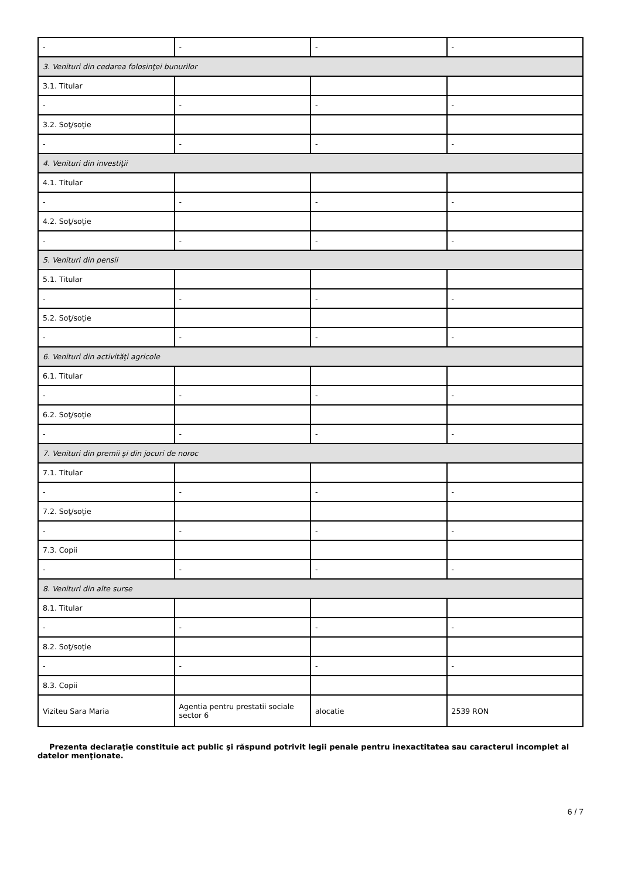| - | - | - | - |
| 3. Venituri din cedarea folosinţei bunurilor | | | |
| 3.1. Titular | | | |
| - | - | - | - |
| 3.2. Soţ/soţie | | | |
| - | - | - | - |
| 4. Venituri din investiţii | | | |
| 4.1. Titular | | | |
| - | - | - | - |
| 4.2. Soţ/soţie | | | |
| - | - | - | - |
| 5. Venituri din pensii | | | |
| 5.1. Titular | | | |
| - | - | - | - |
| 5.2. Soţ/soţie | | | |
| - | - | - | - |
| 6. Venituri din activităţi agricole | | | |
| 6.1. Titular | | | |
| - | - | - | - |
| 6.2. Soţ/soţie | | | |
| - | - | - | - |
| 7. Venituri din premii şi din jocuri de noroc | | | |
| 7.1. Titular | | | |
| - | - | - | - |
| 7.2. Soţ/soţie | | | |
| - | - | - | - |
| 7.3. Copii | | | |
| - | - | - | - |
| 8. Venituri din alte surse | | | |
| 8.1. Titular | | | |
| - | - | - | - |
| 8.2. Soţ/soţie | | | |
| - | - | - | - |
| 8.3. Copii | | | |
| Viziteu Sara Maria | Agentia pentru prestatii sociale sector 6 | alocatie | 2539 RON |
Prezenta declaraţie constituie act public şi răspund potrivit legii penale pentru inexactitatea sau caracterul incomplet al datelor menţionate.
6 / 7